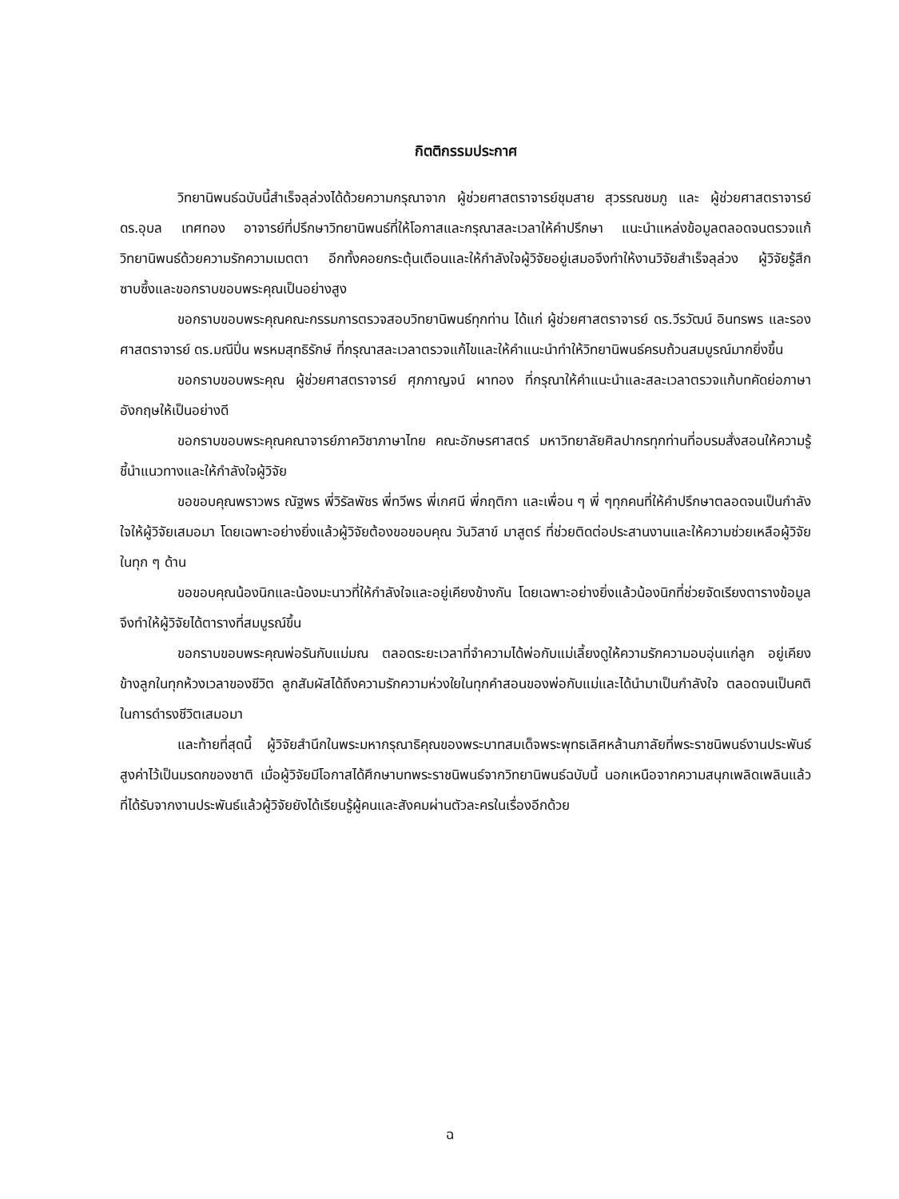กิตติกรรมประกาศ
วิทยานิพนธ์ฉบับนี้สำเร็จลุล่วงได้ด้วยความกรุณาจาก ผู้ช่วยศาสตราจารย์ชุมสาย สุวรรณชมภู และ ผู้ช่วยศาสตราจารย์ ดร.อุบล เทศทอง อาจารย์ที่ปรึกษาวิทยานิพนธ์ที่ให้โอกาสและกรุณาสละเวลาให้คำปรึกษา แนะนำแหล่งข้อมูลตลอดจนตรวจแก้วิทยานิพนธ์ด้วยความรักความเมตตา อีกทั้งคอยกระตุ้นเตือนและให้กำลังใจผู้วิจัยอยู่เสมอจึงทำให้งานวิจัยสำเร็จลุล่วง ผู้วิจัยรู้สึกซาบซึ้งและขอกราบขอบพระคุณเป็นอย่างสูง
ขอกราบขอบพระคุณคณะกรรมการตรวจสอบวิทยานิพนธ์ทุกท่าน ได้แก่ ผู้ช่วยศาสตราจารย์ ดร.วีรวัฒน์ อินทรพร และรองศาสตราจารย์ ดร.มณีปิ่น พรหมสุทธิรักษ์ ที่กรุณาสละเวลาตรวจแก้ไขและให้คำแนะนำทำให้วิทยานิพนธ์ครบถ้วนสมบูรณ์มากยิ่งขึ้น
ขอกราบขอบพระคุณ ผู้ช่วยศาสตราจารย์ ศุภกาญจน์ ผาทอง ที่กรุณาให้คำแนะนำและสละเวลาตรวจแก้บทคัดย่อภาษาอังกฤษให้เป็นอย่างดี
ขอกราบขอบพระคุณคณาจารย์ภาควิชาภาษาไทย คณะอักษรศาสตร์ มหาวิทยาลัยศิลปากรทุกท่านที่อบรมสั่งสอนให้ความรู้ ชี้นำแนวทางและให้กำลังใจผู้วิจัย
ขอขอบคุณพราวพร ณัฐพร พี่วิรัลพัชร พี่ทวีพร พี่เกศนี พี่กฤติกา และเพื่อน ๆ พี่ ๆทุกคนที่ให้คำปรึกษาตลอดจนเป็นกำลังใจให้ผู้วิจัยเสมอมา โดยเฉพาะอย่างยิ่งแล้วผู้วิจัยต้องขอขอบคุณ วันวิสาข์ มาสูตร์ ที่ช่วยติดต่อประสานงานและให้ความช่วยเหลือผู้วิจัยในทุก ๆ ด้าน
ขอขอบคุณน้องนิกและน้องมะนาวที่ให้กำลังใจและอยู่เคียงข้างกัน โดยเฉพาะอย่างยิ่งแล้วน้องนิกที่ช่วยจัดเรียงตารางข้อมูลจึงทำให้ผู้วิจัยได้ตารางที่สมบูรณ์ขึ้น
ขอกราบขอบพระคุณพ่อรันกับแม่มณ ตลอดระยะเวลาที่จำความได้พ่อกับแม่เลี้ยงดูให้ความรักความอบอุ่นแก่ลูก อยู่เคียงข้างลูกในทุกห้วงเวลาของชีวิต ลูกสัมผัสได้ถึงความรักความห่วงใยในทุกคำสอนของพ่อกับแม่และได้นำมาเป็นกำลังใจ ตลอดจนเป็นคติในการดำรงชีวิตเสมอมา
และท้ายที่สุดนี้ ผู้วิจัยสำนึกในพระมหากรุณาธิคุณของพระบาทสมเด็จพระพุทธเลิศหล้านภาลัยที่พระราชนิพนธ์งานประพันธ์สูงค่าไว้เป็นมรดกของชาติ เมื่อผู้วิจัยมีโอกาสได้ศึกษาบทพระราชนิพนธ์จากวิทยานิพนธ์ฉบับนี้ นอกเหนือจากความสนุกเพลิดเพลินแล้วที่ได้รับจากงานประพันธ์แล้วผู้วิจัยยังได้เรียนรู้ผู้คนและสังคมผ่านตัวละครในเรื่องอีกด้วย
ฉ